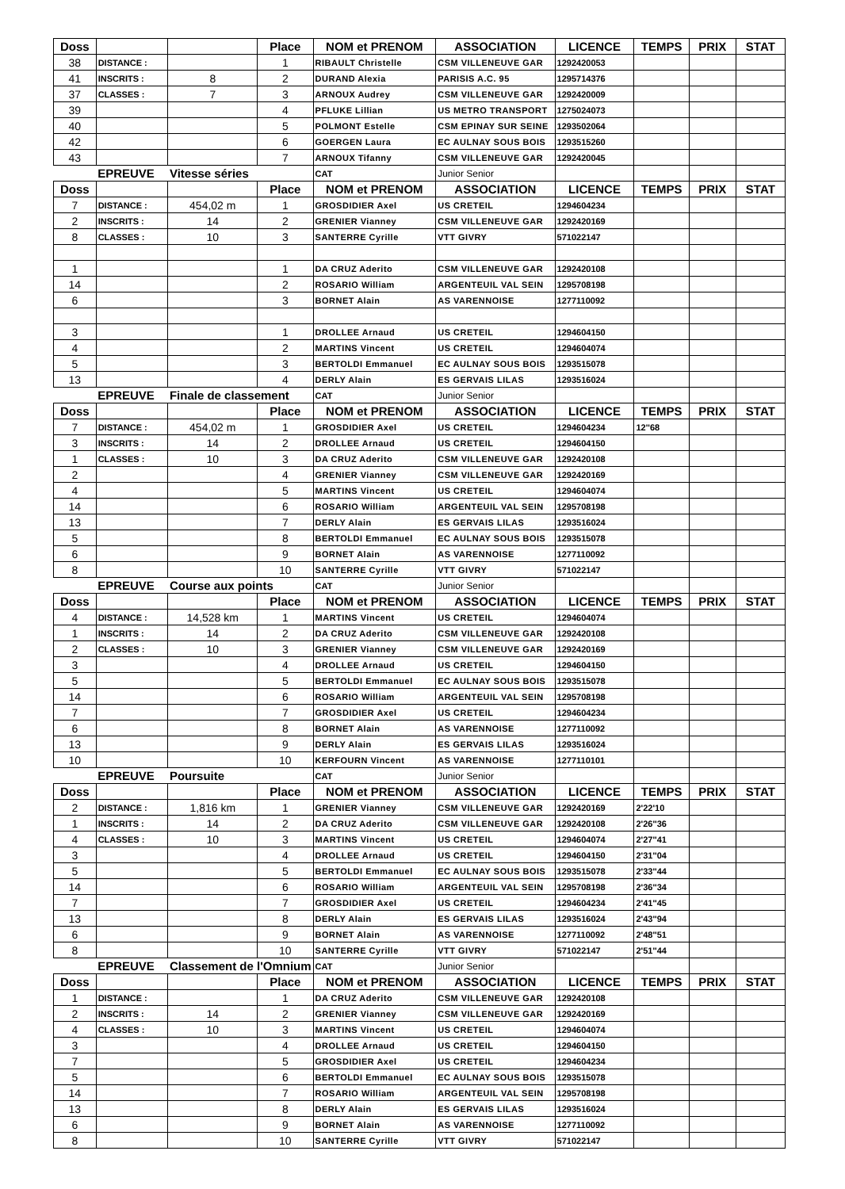| Doss | | | Place | NOM et PRENOM | ASSOCIATION | LICENCE | TEMPS | PRIX | STAT |
| --- | --- | --- | --- | --- | --- | --- | --- | --- | --- |
| 38 | DISTANCE : | | 1 | RIBAULT Christelle | CSM VILLENEUVE GAR | 1292420053 | | | |
| 41 | INSCRITS : | 8 | 2 | DURAND Alexia | PARISIS A.C. 95 | 1295714376 | | | |
| 37 | CLASSES : | 7 | 3 | ARNOUX Audrey | CSM VILLENEUVE GAR | 1292420009 | | | |
| 39 | | | 4 | PFLUKE Lillian | US METRO TRANSPORT | 1275024073 | | | |
| 40 | | | 5 | POLMONT Estelle | CSM EPINAY SUR SEINE | 1293502064 | | | |
| 42 | | | 6 | GOERGEN Laura | EC AULNAY SOUS BOIS | 1293515260 | | | |
| 43 | | | 7 | ARNOUX Tifanny | CSM VILLENEUVE GAR | 1292420045 | | | |
| | EPREUVE | Vitesse séries | | CAT | Junior Senior | | | | |
| Doss | | | Place | NOM et PRENOM | ASSOCIATION | LICENCE | TEMPS | PRIX | STAT |
| 7 | DISTANCE : | 454,02 m | 1 | GROSDIDIER Axel | US CRETEIL | 1294604234 | | | |
| 2 | INSCRITS : | 14 | 2 | GRENIER Vianney | CSM VILLENEUVE GAR | 1292420169 | | | |
| 8 | CLASSES : | 10 | 3 | SANTERRE Cyrille | VTT GIVRY | 571022147 | | | |
| 1 | | | 1 | DA CRUZ Aderito | CSM VILLENEUVE GAR | 1292420108 | | | |
| 14 | | | 2 | ROSARIO William | ARGENTEUIL VAL SEIN | 1295708198 | | | |
| 6 | | | 3 | BORNET Alain | AS VARENNOISE | 1277110092 | | | |
| 3 | | | 1 | DROLLEE Arnaud | US CRETEIL | 1294604150 | | | |
| 4 | | | 2 | MARTINS Vincent | US CRETEIL | 1294604074 | | | |
| 5 | | | 3 | BERTOLDI Emmanuel | EC AULNAY SOUS BOIS | 1293515078 | | | |
| 13 | | | 4 | DERLY Alain | ES GERVAIS LILAS | 1293516024 | | | |
| | EPREUVE | Finale de classement | | CAT | Junior Senior | | | | |
| Doss | | | Place | NOM et PRENOM | ASSOCIATION | LICENCE | TEMPS | PRIX | STAT |
| 7 | DISTANCE : | 454,02 m | 1 | GROSDIDIER Axel | US CRETEIL | 1294604234 | 12''68 | | |
| 3 | INSCRITS : | 14 | 2 | DROLLEE Arnaud | US CRETEIL | 1294604150 | | | |
| 1 | CLASSES : | 10 | 3 | DA CRUZ Aderito | CSM VILLENEUVE GAR | 1292420108 | | | |
| 2 | | | 4 | GRENIER Vianney | CSM VILLENEUVE GAR | 1292420169 | | | |
| 4 | | | 5 | MARTINS Vincent | US CRETEIL | 1294604074 | | | |
| 14 | | | 6 | ROSARIO William | ARGENTEUIL VAL SEIN | 1295708198 | | | |
| 13 | | | 7 | DERLY Alain | ES GERVAIS LILAS | 1293516024 | | | |
| 5 | | | 8 | BERTOLDI Emmanuel | EC AULNAY SOUS BOIS | 1293515078 | | | |
| 6 | | | 9 | BORNET Alain | AS VARENNOISE | 1277110092 | | | |
| 8 | | | 10 | SANTERRE Cyrille | VTT GIVRY | 571022147 | | | |
| | EPREUVE | Course aux points | | CAT | Junior Senior | | | | |
| Doss | | | Place | NOM et PRENOM | ASSOCIATION | LICENCE | TEMPS | PRIX | STAT |
| 4 | DISTANCE : | 14,528 km | 1 | MARTINS Vincent | US CRETEIL | 1294604074 | | | |
| 1 | INSCRITS : | 14 | 2 | DA CRUZ Aderito | CSM VILLENEUVE GAR | 1292420108 | | | |
| 2 | CLASSES : | 10 | 3 | GRENIER Vianney | CSM VILLENEUVE GAR | 1292420169 | | | |
| 3 | | | 4 | DROLLEE Arnaud | US CRETEIL | 1294604150 | | | |
| 5 | | | 5 | BERTOLDI Emmanuel | EC AULNAY SOUS BOIS | 1293515078 | | | |
| 14 | | | 6 | ROSARIO William | ARGENTEUIL VAL SEIN | 1295708198 | | | |
| 7 | | | 7 | GROSDIDIER Axel | US CRETEIL | 1294604234 | | | |
| 6 | | | 8 | BORNET Alain | AS VARENNOISE | 1277110092 | | | |
| 13 | | | 9 | DERLY Alain | ES GERVAIS LILAS | 1293516024 | | | |
| 10 | | | 10 | KERFOURN Vincent | AS VARENNOISE | 1277110101 | | | |
| | EPREUVE | Poursuite | | CAT | Junior Senior | | | | |
| Doss | | | Place | NOM et PRENOM | ASSOCIATION | LICENCE | TEMPS | PRIX | STAT |
| 2 | DISTANCE : | 1,816 km | 1 | GRENIER Vianney | CSM VILLENEUVE GAR | 1292420169 | 2'22'10 | | |
| 1 | INSCRITS : | 14 | 2 | DA CRUZ Aderito | CSM VILLENEUVE GAR | 1292420108 | 2'26''36 | | |
| 4 | CLASSES : | 10 | 3 | MARTINS Vincent | US CRETEIL | 1294604074 | 2'27''41 | | |
| 3 | | | 4 | DROLLEE Arnaud | US CRETEIL | 1294604150 | 2'31''04 | | |
| 5 | | | 5 | BERTOLDI Emmanuel | EC AULNAY SOUS BOIS | 1293515078 | 2'33''44 | | |
| 14 | | | 6 | ROSARIO William | ARGENTEUIL VAL SEIN | 1295708198 | 2'36''34 | | |
| 7 | | | 7 | GROSDIDIER Axel | US CRETEIL | 1294604234 | 2'41''45 | | |
| 13 | | | 8 | DERLY Alain | ES GERVAIS LILAS | 1293516024 | 2'43''94 | | |
| 6 | | | 9 | BORNET Alain | AS VARENNOISE | 1277110092 | 2'48''51 | | |
| 8 | | | 10 | SANTERRE Cyrille | VTT GIVRY | 571022147 | 2'51''44 | | |
| | EPREUVE | Classement de l'Omnium | | CAT | Junior Senior | | | | |
| Doss | | | Place | NOM et PRENOM | ASSOCIATION | LICENCE | TEMPS | PRIX | STAT |
| 1 | DISTANCE : | | 1 | DA CRUZ Aderito | CSM VILLENEUVE GAR | 1292420108 | | | |
| 2 | INSCRITS : | 14 | 2 | GRENIER Vianney | CSM VILLENEUVE GAR | 1292420169 | | | |
| 4 | CLASSES : | 10 | 3 | MARTINS Vincent | US CRETEIL | 1294604074 | | | |
| 3 | | | 4 | DROLLEE Arnaud | US CRETEIL | 1294604150 | | | |
| 7 | | | 5 | GROSDIDIER Axel | US CRETEIL | 1294604234 | | | |
| 5 | | | 6 | BERTOLDI Emmanuel | EC AULNAY SOUS BOIS | 1293515078 | | | |
| 14 | | | 7 | ROSARIO William | ARGENTEUIL VAL SEIN | 1295708198 | | | |
| 13 | | | 8 | DERLY Alain | ES GERVAIS LILAS | 1293516024 | | | |
| 6 | | | 9 | BORNET Alain | AS VARENNOISE | 1277110092 | | | |
| 8 | | | 10 | SANTERRE Cyrille | VTT GIVRY | 571022147 | | | |